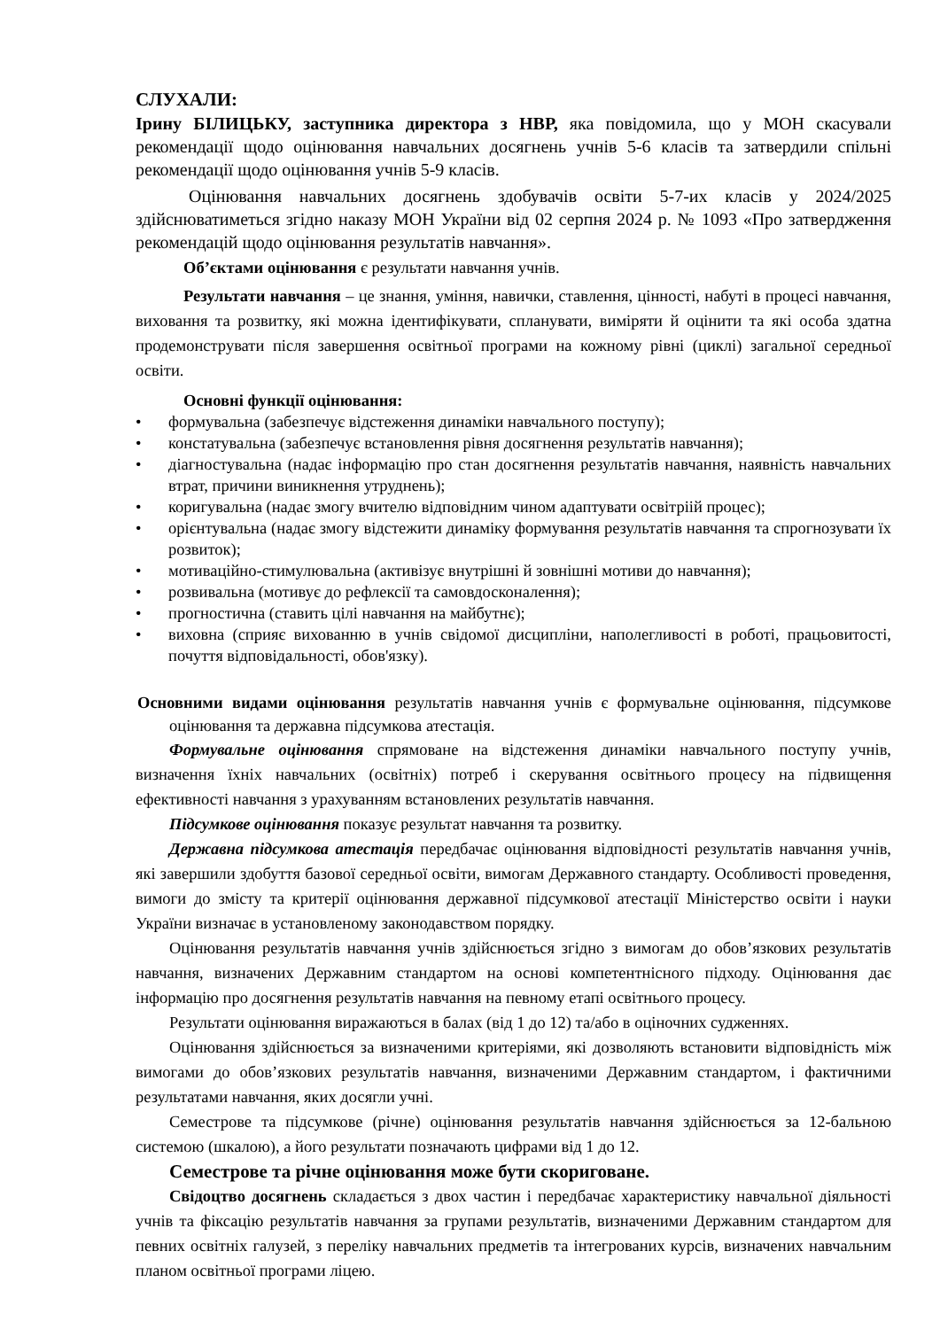СЛУХАЛИ:
Ірину БІЛИЦЬКУ, заступника директора з НВР, яка повідомила, що у МОН скасували рекомендації щодо оцінювання навчальних досягнень учнів 5-6 класів та затвердили спільні рекомендації щодо оцінювання учнів 5-9 класів.
Оцінювання навчальних досягнень здобувачів освіти 5-7-их класів у 2024/2025 здійснюватиметься згідно наказу МОН України від 02 серпня 2024 р. № 1093 «Про затвердження рекомендацій щодо оцінювання результатів навчання».
Об’єктами оцінювання є результати навчання учнів.
Результати навчання – це знання, уміння, навички, ставлення, цінності, набуті в процесі навчання, виховання та розвитку, які можна ідентифікувати, спланувати, виміряти й оцінити та які особа здатна продемонструвати після завершення освітньої програми на кожному рівні (циклі) загальної середньої освіти.
Основні функції оцінювання:
• формувальна (забезпечує відстеження динаміки навчального поступу);
• констатувальна (забезпечує встановлення рівня досягнення результатів навчання);
• діагностувальна (надає інформацію про стан досягнення результатів навчання, наявність навчальних втрат, причини виникнення утруднень);
• коригувальна (надає змогу вчителю відповідним чином адаптувати освітріій процес);
• орієнтувальна (надає змогу відстежити динаміку формування результатів навчання та спрогнозувати їх розвиток);
• мотиваційно-стимулювальна (активізує внутрішні й зовнішні мотиви до навчання);
• розвивальна (мотивує до рефлексії та самовдосконалення);
• прогностична (ставить цілі навчання на майбутнє);
• виховна (сприяє вихованню в учнів свідомої дисципліни, наполегливості в роботі, працьовитості, почуття відповідальності, обов'язку).
Основними видами оцінювання результатів навчання учнів є формувальне оцінювання, підсумкове оцінювання та державна підсумкова атестація.
Формувальне оцінювання спрямоване на відстеження динаміки навчального поступу учнів, визначення їхніх навчальних (освітніх) потреб і скерування освітнього процесу на підвищення ефективності навчання з урахуванням встановлених результатів навчання.
Підсумкове оцінювання показує результат навчання та розвитку.
Державна підсумкова атестація передбачає оцінювання відповідності результатів навчання учнів, які завершили здобуття базової середньої освіти, вимогам Державного стандарту. Особливості проведення, вимоги до змісту та критерії оцінювання державної підсумкової атестації Міністерство освіти і науки України визначає в установленому законодавством порядку.
Оцінювання результатів навчання учнів здійснюється згідно з вимогам до обов’язкових результатів навчання, визначених Державним стандартом на основі компетентнісного підходу. Оцінювання дає інформацію про досягнення результатів навчання на певному етапі освітнього процесу.
Результати оцінювання виражаються в балах (від 1 до 12) та/або в оціночних судженнях.
Оцінювання здійснюється за визначеними критеріями, які дозволяють встановити відповідність між вимогами до обов’язкових результатів навчання, визначеними Державним стандартом, і фактичними результатами навчання, яких досягли учні.
Семестрове та підсумкове (річне) оцінювання результатів навчання здійснюється за 12-бальною системою (шкалою), а його результати позначають цифрами від 1 до 12.
Семестрове та річне оцінювання може бути скориговане.
Свідоцтво досягнень складається з двох частин і передбачає характеристику навчальної діяльності учнів та фіксацію результатів навчання за групами результатів, визначеними Державним стандартом для певних освітніх галузей, з переліку навчальних предметів та інтегрованих курсів, визначених навчальним планом освітньої програми ліцею.